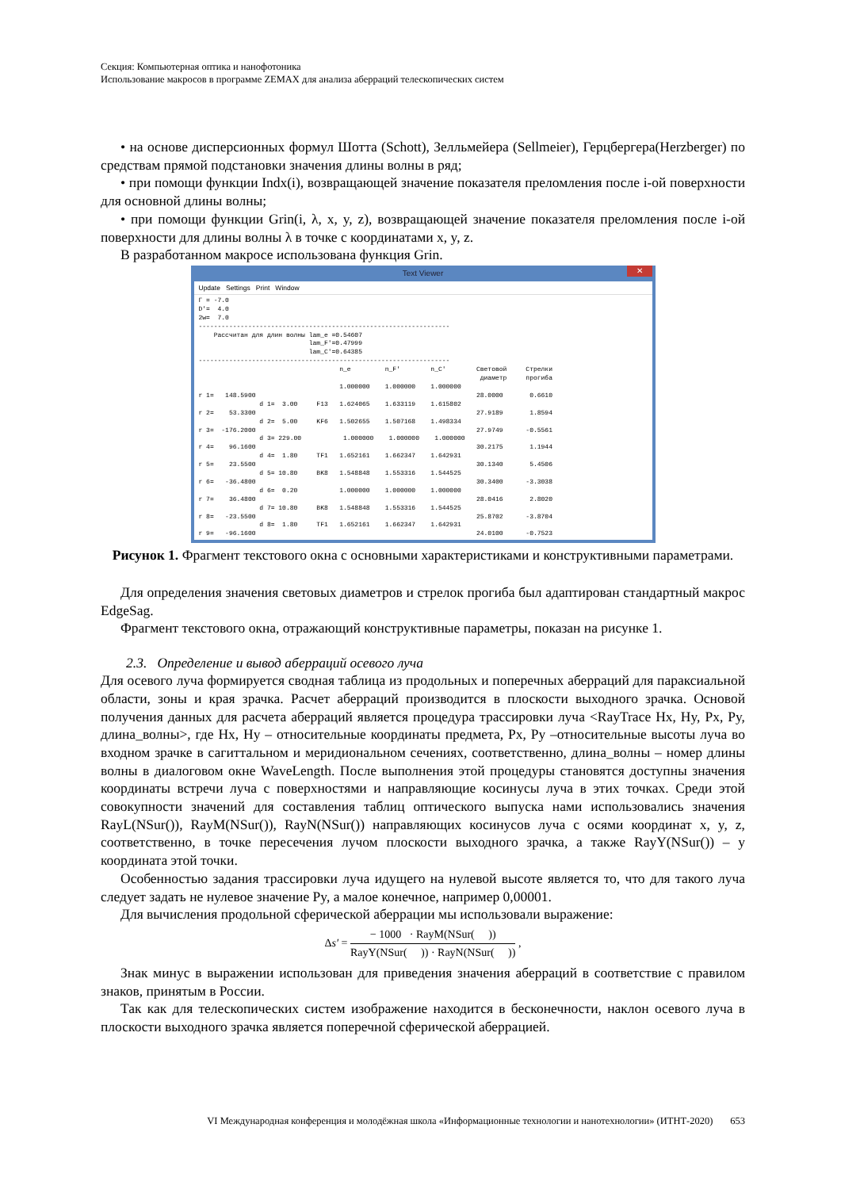Секция: Компьютерная оптика и нанофотоника
Использование макросов в программе ZEMAX для анализа аберраций телескопических систем
• на основе дисперсионных формул Шотта (Schott), Зелльмейера (Sellmeier), Герцбергера(Herzberger) по средствам прямой подстановки значения длины волны в ряд;
• при помощи функции Indx(i), возвращающей значение показателя преломления после i-ой поверхности для основной длины волны;
• при помощи функции Grin(i, λ, x, y, z), возвращающей значение показателя преломления после i-ой поверхности для длины волны λ в точке с координатами x, y, z.
В разработанном макросе использована функция Grin.
Text Viewer ✕
Update Settings Print Window
Г = -7.0
D'=  4.0
2w=  7.0
------------------------------------------------------------------
    Рассчитан для длин волны lam_e =0.54607
                             lam_F'=0.47999
                             lam_C'=0.64385
------------------------------------------------------------------
                                     n_e         n_F'        n_C'        Световой     Стрелки
                                                                          диаметр     прогиба
                                     1.000000    1.000000    1.000000
r 1=   148.5900                                                          28.0000       0.6610
                d 1=  3.00     F13   1.624065    1.633119    1.615802
r 2=    53.3300                                                          27.9189       1.8594
                d 2=  5.00     KF6   1.502655    1.507168    1.498334
r 3=  -176.2000                                                          27.9749      -0.5561
                d 3= 229.00           1.000000    1.000000    1.000000
r 4=    96.1600                                                          30.2175       1.1944
                d 4=  1.80     TF1   1.652161    1.662347    1.642931
r 5=    23.5500                                                          30.1340       5.4506
                d 5= 10.80     BK8   1.548848    1.553316    1.544525
r 6=   -36.4800                                                          30.3400      -3.3038
                d 6=  0.20           1.000000    1.000000    1.000000
r 7=    36.4800                                                          28.0416       2.8020
                d 7= 10.80     BK8   1.548848    1.553316    1.544525
r 8=   -23.5500                                                          25.8702      -3.8704
                d 8=  1.80     TF1   1.652161    1.662347    1.642931
r 9=   -96.1600                                                          24.0100      -0.7523
Рисунок 1. Фрагмент текстового окна с основными характеристиками и конструктивными параметрами.
Для определения значения световых диаметров и стрелок прогиба был адаптирован стандартный макрос EdgeSag.
Фрагмент текстового окна, отражающий конструктивные параметры, показан на рисунке 1.
2.3. Определение и вывод аберраций осевого луча
Для осевого луча формируется сводная таблица из продольных и поперечных аберраций для параксиальной области, зоны и края зрачка. Расчет аберраций производится в плоскости выходного зрачка. Основой получения данных для расчета аберраций является процедура трассировки луча <RayTrace Hx, Hy, Px, Py, длина_волны>, где Hx, Hy – относительные координаты предмета, Px, Py –относительные высоты луча во входном зрачке в сагиттальном и меридиональном сечениях, соответственно, длина_волны – номер длины волны в диалоговом окне WaveLength. После выполнения этой процедуры становятся доступны значения координаты встречи луча с поверхностями и направляющие косинусы луча в этих точках. Среди этой совокупности значений для составления таблиц оптического выпуска нами использовались значения RayL(NSur()), RayM(NSur()), RayN(NSur()) направляющих косинусов луча с осями координат x, y, z, соответственно, в точке пересечения лучом плоскости выходного зрачка, а также RayY(NSur()) – y координата этой точки.
Особенностью задания трассировки луча идущего на нулевой высоте является то, что для такого луча следует задать не нулевое значение Py, а малое конечное, например 0,00001.
Для вычисления продольной сферической аберрации мы использовали выражение:
Δs′ = − 1000 · RayM(NSur( )) RayY(NSur( )) · RayN(NSur( )) ,
Знак минус в выражении использован для приведения значения аберраций в соответствие с правилом знаков, принятым в России.
Так как для телескопических систем изображение находится в бесконечности, наклон осевого луча в плоскости выходного зрачка является поперечной сферической аберрацией.
VI Международная конференция и молодёжная школа «Информационные технологии и нанотехнологии» (ИТНТ-2020) 653